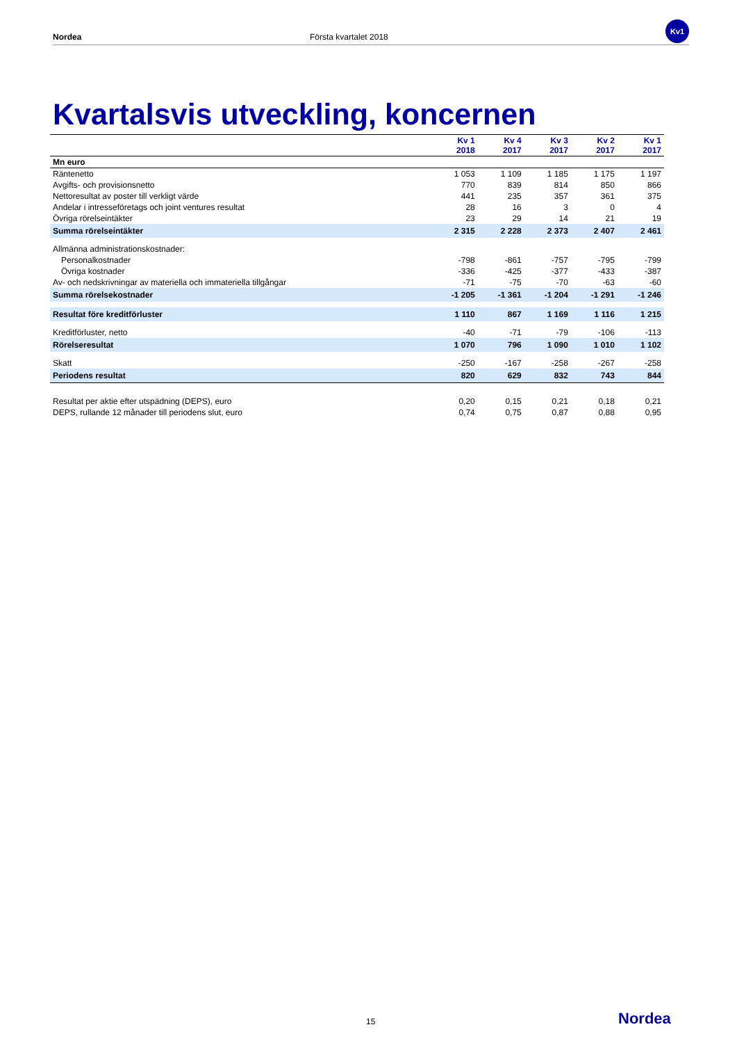Nordea Första kvartalet 2018 Kv1
Kvartalsvis utveckling, koncernen
| | Kv 1 2018 | Kv 4 2017 | Kv 3 2017 | Kv 2 2017 | Kv 1 2017 |
| --- | --- | --- | --- | --- | --- |
| Mn euro | | | | | |
| Räntenetto | 1 053 | 1 109 | 1 185 | 1 175 | 1 197 |
| Avgifts- och provisionsnetto | 770 | 839 | 814 | 850 | 866 |
| Nettoresultat av poster till verkligt värde | 441 | 235 | 357 | 361 | 375 |
| Andelar i intresseföretags och joint ventures resultat | 28 | 16 | 3 | 0 | 4 |
| Övriga rörelseintäkter | 23 | 29 | 14 | 21 | 19 |
| Summa rörelseintäkter | 2 315 | 2 228 | 2 373 | 2 407 | 2 461 |
| Allmänna administrationskostnader: | | | | | |
| Personalkostnader | -798 | -861 | -757 | -795 | -799 |
| Övriga kostnader | -336 | -425 | -377 | -433 | -387 |
| Av- och nedskrivningar av materiella och immateriella tillgångar | -71 | -75 | -70 | -63 | -60 |
| Summa rörelsekostnader | -1 205 | -1 361 | -1 204 | -1 291 | -1 246 |
| Resultat före kreditförluster | 1 110 | 867 | 1 169 | 1 116 | 1 215 |
| Kreditförluster, netto | -40 | -71 | -79 | -106 | -113 |
| Rörelseresultat | 1 070 | 796 | 1 090 | 1 010 | 1 102 |
| Skatt | -250 | -167 | -258 | -267 | -258 |
| Periodens resultat | 820 | 629 | 832 | 743 | 844 |
| Resultat per aktie efter utspädning (DEPS), euro | 0,20 | 0,15 | 0,21 | 0,18 | 0,21 |
| DEPS, rullande 12 månader till periodens slut, euro | 0,74 | 0,75 | 0,87 | 0,88 | 0,95 |
15 Nordea